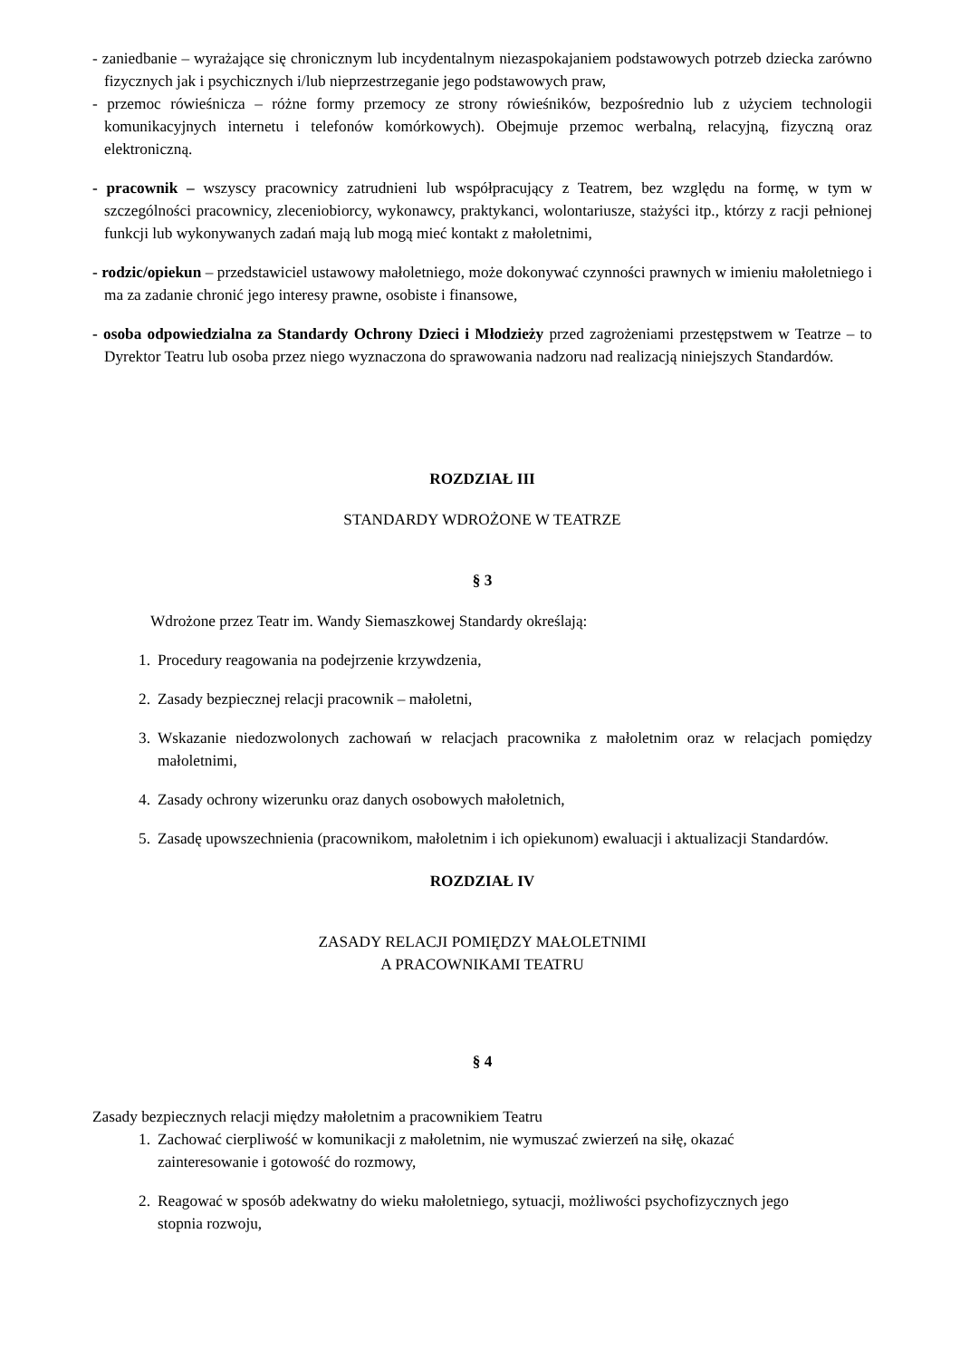- zaniedbanie – wyrażające się chronicznym lub incydentalnym niezaspokajaniem podstawowych potrzeb dziecka zarówno fizycznych jak i psychicznych i/lub nieprzestrzeganie jego podstawowych praw,
- przemoc rówieśnicza – różne formy przemocy ze strony rówieśników, bezpośrednio lub z użyciem technologii komunikacyjnych internetu i telefonów komórkowych). Obejmuje przemoc werbalną, relacyjną, fizyczną oraz elektroniczną.
- pracownik – wszyscy pracownicy zatrudnieni lub współpracujący z Teatrem, bez względu na formę, w tym w szczególności pracownicy, zleceniobiorcy, wykonawcy, praktykanci, wolontariusze, stażyści itp., którzy z racji pełnionej funkcji lub wykonywanych zadań mają lub mogą mieć kontakt z małoletnimi,
- rodzic/opiekun – przedstawiciel ustawowy małoletniego, może dokonywać czynności prawnych w imieniu małoletniego i ma za zadanie chronić jego interesy prawne, osobiste i finansowe,
- osoba odpowiedzialna za Standardy Ochrony Dzieci i Młodzieży przed zagrożeniami przestępstwem w Teatrze – to Dyrektor Teatru lub osoba przez niego wyznaczona do sprawowania nadzoru nad realizacją niniejszych Standardów.
ROZDZIAŁ III
STANDARDY WDROŻONE W TEATRZE
§ 3
Wdrożone przez Teatr im. Wandy Siemaszkowej Standardy określają:
1. Procedury reagowania na podejrzenie krzywdzenia,
2. Zasady bezpiecznej relacji pracownik – małoletni,
3. Wskazanie niedozwolonych zachowań w relacjach pracownika z małoletnim oraz w relacjach pomiędzy małoletnimi,
4. Zasady ochrony wizerunku oraz danych osobowych małoletnich,
5. Zasadę upowszechnienia (pracownikom, małoletnim i ich opiekunom) ewaluacji i aktualizacji Standardów.
ROZDZIAŁ IV
ZASADY RELACJI POMIĘDZY MAŁOLETNIMI
A PRACOWNIKAMI TEATRU
§ 4
Zasady bezpiecznych relacji między małoletnim a pracownikiem Teatru
1. Zachować cierpliwość w komunikacji z małoletnim, nie wymuszać zwierzeń na siłę, okazać zainteresowanie i gotowość do rozmowy,
2. Reagować w sposób adekwatny do wieku małoletniego, sytuacji, możliwości psychofizycznych jego stopnia rozwoju,